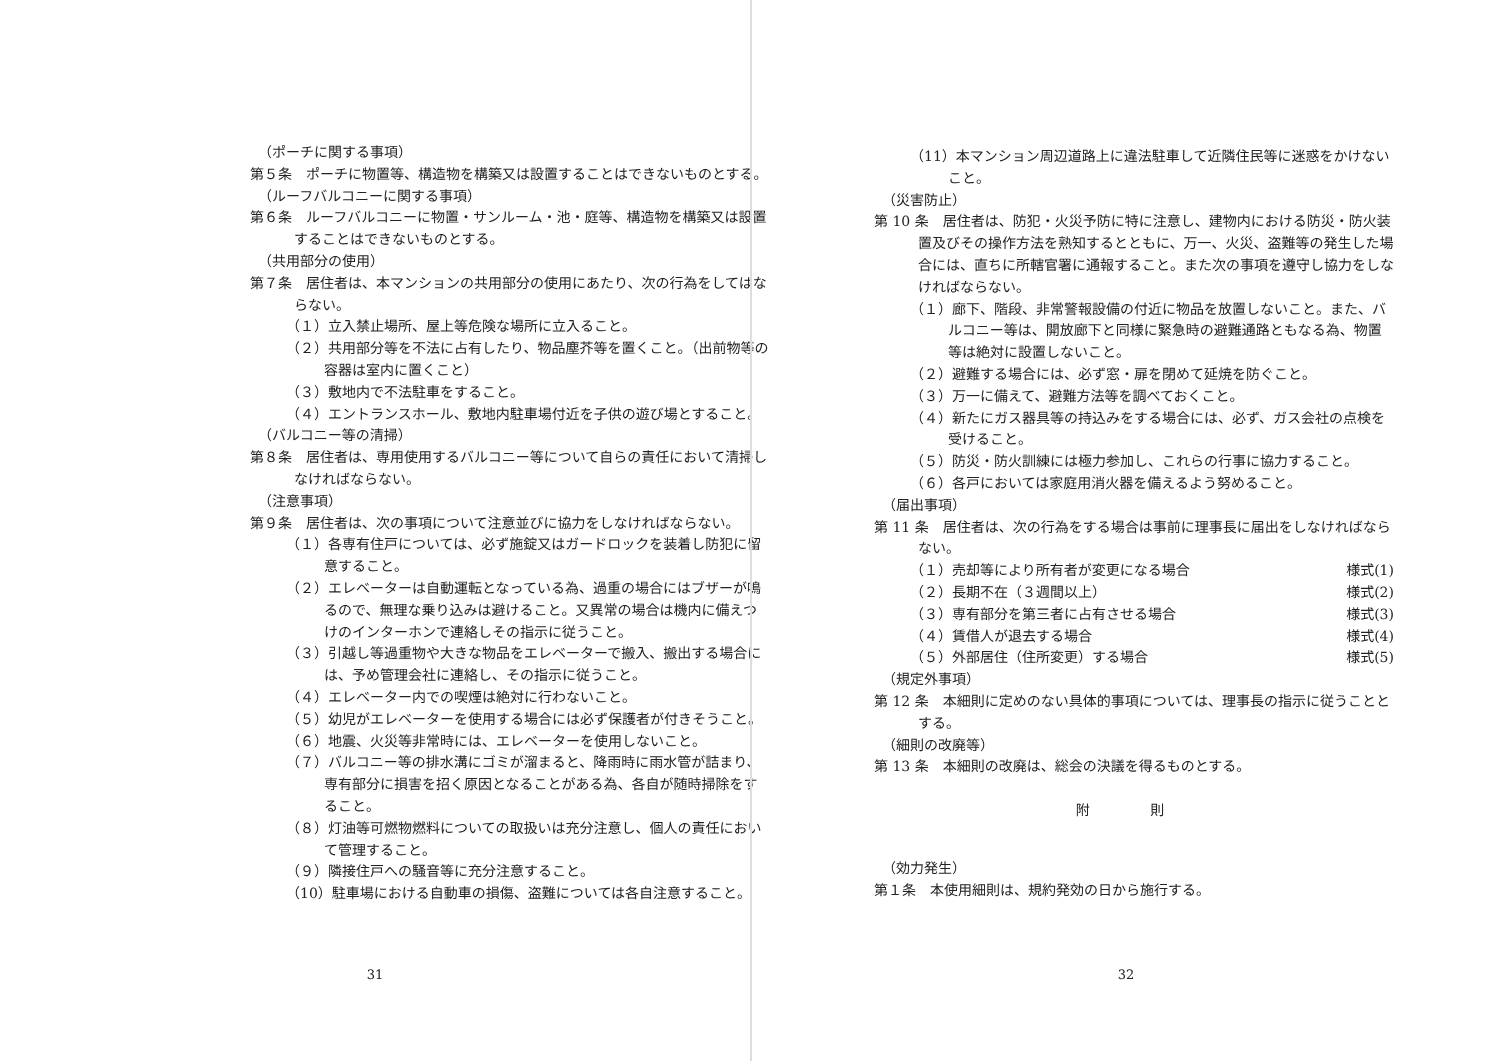（ポーチに関する事項）
第５条　ポーチに物置等、構造物を構築又は設置することはできないものとする。
（ルーフバルコニーに関する事項）
第６条　ルーフバルコニーに物置・サンルーム・池・庭等、構造物を構築又は設置することはできないものとする。
（共用部分の使用）
第７条　居住者は、本マンションの共用部分の使用にあたり、次の行為をしてはならない。
（１）立入禁止場所、屋上等危険な場所に立入ること。
（２）共用部分等を不法に占有したり、物品塵芥等を置くこと。（出前物等の容器は室内に置くこと）
（３）敷地内で不法駐車をすること。
（４）エントランスホール、敷地内駐車場付近を子供の遊び場とすること。
（バルコニー等の清掃）
第８条　居住者は、専用使用するバルコニー等について自らの責任において清掃しなければならない。
（注意事項）
第９条　居住者は、次の事項について注意並びに協力をしなければならない。
（１）各専有住戸については、必ず施錠又はガードロックを装着し防犯に留意すること。
（２）エレベーターは自動運転となっている為、過重の場合にはブザーが鳴るので、無理な乗り込みは避けること。又異常の場合は機内に備えつけのインターホンで連絡しその指示に従うこと。
（３）引越し等過重物や大きな物品をエレベーターで搬入、搬出する場合には、予め管理会社に連絡し、その指示に従うこと。
（４）エレベーター内での喫煙は絶対に行わないこと。
（５）幼児がエレベーターを使用する場合には必ず保護者が付きそうこと。
（６）地震、火災等非常時には、エレベーターを使用しないこと。
（７）バルコニー等の排水溝にゴミが溜まると、降雨時に雨水管が詰まり、専有部分に損害を招く原因となることがある為、各自が随時掃除をすること。
（８）灯油等可燃物燃料についての取扱いは充分注意し、個人の責任において管理すること。
（９）隣接住戸への騒音等に充分注意すること。
（10）駐車場における自動車の損傷、盗難については各自注意すること。
31
（11）本マンション周辺道路上に違法駐車して近隣住民等に迷惑をかけないこと。
（災害防止）
第 10 条　居住者は、防犯・火災予防に特に注意し、建物内における防災・防火装置及びその操作方法を熟知するとともに、万一、火災、盗難等の発生した場合には、直ちに所轄官署に通報すること。また次の事項を遵守し協力をしなければならない。
（１）廊下、階段、非常警報設備の付近に物品を放置しないこと。また、バルコニー等は、開放廊下と同様に緊急時の避難通路ともなる為、物置等は絶対に設置しないこと。
（２）避難する場合には、必ず窓・扉を閉めて延焼を防ぐこと。
（３）万一に備えて、避難方法等を調べておくこと。
（４）新たにガス器具等の持込みをする場合には、必ず、ガス会社の点検を受けること。
（５）防災・防火訓練には極力参加し、これらの行事に協力すること。
（６）各戸においては家庭用消火器を備えるよう努めること。
（届出事項）
第 11 条　居住者は、次の行為をする場合は事前に理事長に届出をしなければならない。
（１）売却等により所有者が変更になる場合 様式(1)
（２）長期不在（３週間以上） 様式(2)
（３）専有部分を第三者に占有させる場合 様式(3)
（４）賃借人が退去する場合 様式(4)
（５）外部居住（住所変更）する場合 様式(5)
（規定外事項）
第 12 条　本細則に定めのない具体的事項については、理事長の指示に従うこととする。
（細則の改廃等）
第 13 条　本細則の改廃は、総会の決議を得るものとする。
附 則
（効力発生）
第１条　本使用細則は、規約発効の日から施行する。
32